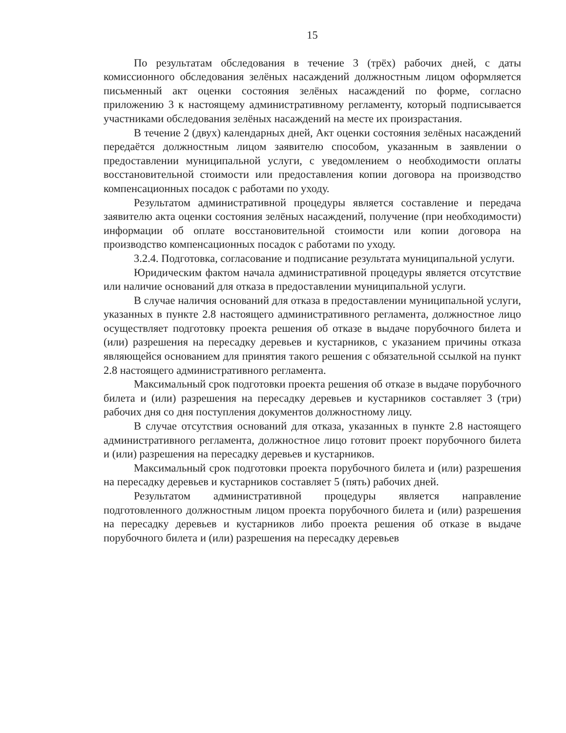15
По результатам обследования в течение 3 (трёх) рабочих дней, с даты комиссионного обследования зелёных насаждений должностным лицом оформляется письменный акт оценки состояния зелёных насаждений по форме, согласно приложению 3 к настоящему административному регламенту, который подписывается участниками обследования зелёных насаждений на месте их произрастания.
В течение 2 (двух) календарных дней, Акт оценки состояния зелёных насаждений передаётся должностным лицом заявителю способом, указанным в заявлении о предоставлении муниципальной услуги, с уведомлением о необходимости оплаты восстановительной стоимости или предоставления копии договора на производство компенсационных посадок с работами по уходу.
Результатом административной процедуры является составление и передача заявителю акта оценки состояния зелёных насаждений, получение (при необходимости) информации об оплате восстановительной стоимости или копии договора на производство компенсационных посадок с работами по уходу.
3.2.4. Подготовка, согласование и подписание результата муниципальной услуги.
Юридическим фактом начала административной процедуры является отсутствие или наличие оснований для отказа в предоставлении муниципальной услуги.
В случае наличия оснований для отказа в предоставлении муниципальной услуги, указанных в пункте 2.8 настоящего административного регламента, должностное лицо осуществляет подготовку проекта решения об отказе в выдаче порубочного билета и (или) разрешения на пересадку деревьев и кустарников, с указанием причины отказа являющейся основанием для принятия такого решения с обязательной ссылкой на пункт 2.8 настоящего административного регламента.
Максимальный срок подготовки проекта решения об отказе в выдаче порубочного билета и (или) разрешения на пересадку деревьев и кустарников составляет 3 (три) рабочих дня со дня поступления документов должностному лицу.
В случае отсутствия оснований для отказа, указанных в пункте 2.8 настоящего административного регламента, должностное лицо готовит проект порубочного билета и (или) разрешения на пересадку деревьев и кустарников.
Максимальный срок подготовки проекта порубочного билета и (или) разрешения на пересадку деревьев и кустарников составляет 5 (пять) рабочих дней.
Результатом административной процедуры является направление подготовленного должностным лицом проекта порубочного билета и (или) разрешения на пересадку деревьев и кустарников либо проекта решения об отказе в выдаче порубочного билета и (или) разрешения на пересадку деревьев